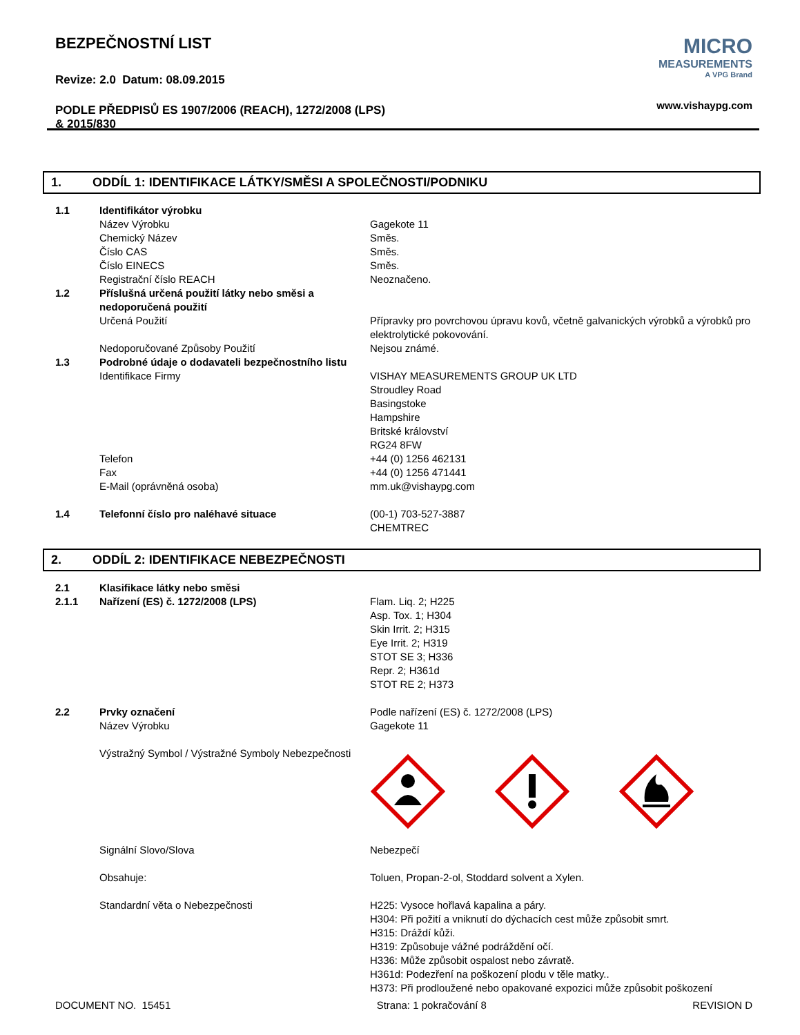BEZPEČNOSTNÍ LIST
Revize: 2.0 Datum: 08.09.2015
PODLE PŘEDPISŮ ES 1907/2006 (REACH), 1272/2008 (LPS)
& 2015/830
MICRO
MEASUREMENTS
A VPG Brand
www.vishaypg.com
1. ODDÍL 1: IDENTIFIKACE LÁTKY/SMĚSI A SPOLEČNOSTI/PODNIKU
1.1 Identifikátor výrobku
Název Výrobku Gagekote 11
Chemický Název Směs.
Číslo CAS Směs.
Číslo EINECS Směs.
Registrační číslo REACH Neoznačeno.
1.2 Příslušná určená použití látky nebo směsi a nedoporučená použití
Určená Použití Přípravky pro povrchovou úpravu kovů, včetně galvanických výrobků a výrobků pro elektrolytické pokovování.
Nedoporučované Způsoby Použití Nejsou známé.
1.3 Podrobné údaje o dodavateli bezpečnostního listu
Identifikace Firmy VISHAY MEASUREMENTS GROUP UK LTD
Stroudley Road
Basingstoke
Hampshire
Britské království
RG24 8FW
Telefon +44 (0) 1256 462131
Fax +44 (0) 1256 471441
E-Mail (oprávněná osoba) mm.uk@vishaypg.com
1.4 Telefonní číslo pro naléhavé situace (00-1) 703-527-3887
CHEMTREC
2. ODDÍL 2: IDENTIFIKACE NEBEZPEČNOSTI
2.1 Klasifikace látky nebo směsi
2.1.1 Nařízení (ES) č. 1272/2008 (LPS) Flam. Liq. 2; H225
Asp. Tox. 1; H304
Skin Irrit. 2; H315
Eye Irrit. 2; H319
STOT SE 3; H336
Repr. 2; H361d
STOT RE 2; H373
2.2 Prvky označení Podle nařízení (ES) č. 1272/2008 (LPS)
Název Výrobku Gagekote 11
Výstražný Symbol / Výstražné Symboly Nebezpečnosti
Signální Slovo/Slova Nebezpečí
Obsahuje: Toluen, Propan-2-ol, Stoddard solvent a Xylen.
Standardní věta o Nebezpečnosti H225: Vysoce hořlavá kapalina a páry.
H304: Při požití a vniknutí do dýchacích cest může způsobit smrt.
H315: Dráždí kůži.
H319: Způsobuje vážné podráždění očí.
H336: Může způsobit ospalost nebo závratě.
H361d: Podezření na poškození plodu v těle matky..
H373: Při prodloužené nebo opakované expozici může způsobit poškození
DOCUMENT NO. 15451 Strana: 1 pokračování 8 REVISION D